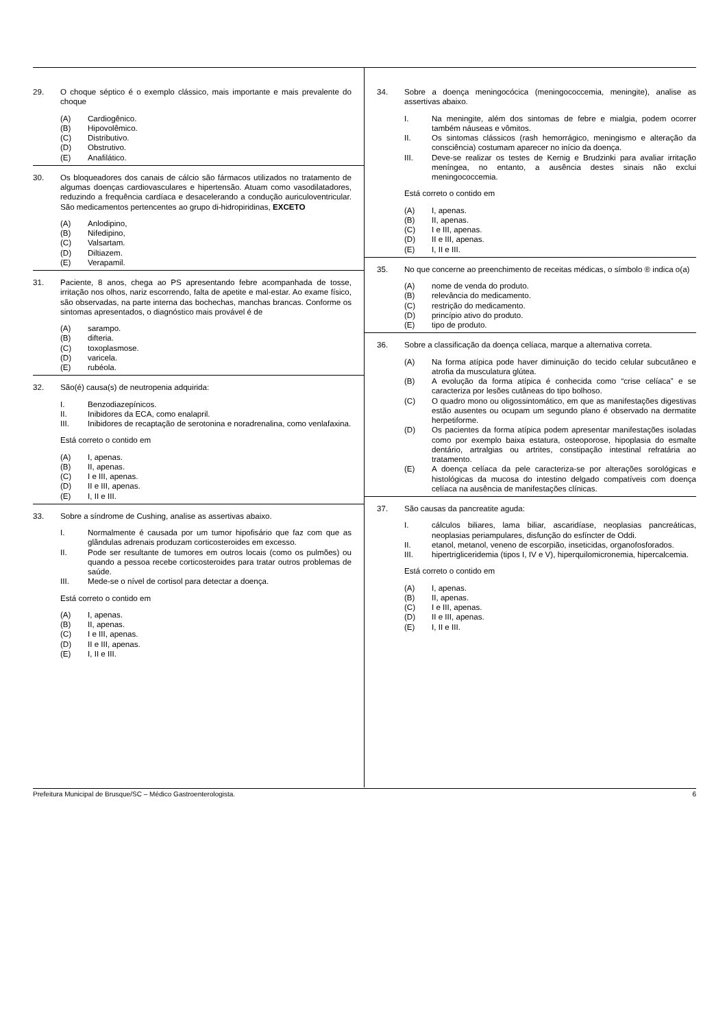29. O choque séptico é o exemplo clássico, mais importante e mais prevalente do choque
(A) Cardiogênico.
(B) Hipovolêmico.
(C) Distributivo.
(D) Obstrutivo.
(E) Anafilático.
30. Os bloqueadores dos canais de cálcio são fármacos utilizados no tratamento de algumas doenças cardiovasculares e hipertensão. Atuam como vasodilatadores, reduzindo a frequência cardíaca e desacelerando a condução auriculoventricular. São medicamentos pertencentes ao grupo di-hidropiridinas, EXCETO
(A) Anlodipino,
(B) Nifedipino,
(C) Valsartam.
(D) Diltiazem.
(E) Verapamil.
31. Paciente, 8 anos, chega ao PS apresentando febre acompanhada de tosse, irritação nos olhos, nariz escorrendo, falta de apetite e mal-estar. Ao exame físico, são observadas, na parte interna das bochechas, manchas brancas. Conforme os sintomas apresentados, o diagnóstico mais provável é de
(A) sarampo.
(B) difteria.
(C) toxoplasmose.
(D) varicela.
(E) rubéola.
32. São(é) causa(s) de neutropenia adquirida:
I. Benzodiazepínicos.
II. Inibidores da ECA, como enalapril.
III. Inibidores de recaptação de serotonina e noradrenalina, como venlafaxina.
Está correto o contido em
(A) I, apenas.
(B) II, apenas.
(C) I e III, apenas.
(D) II e III, apenas.
(E) I, II e III.
33. Sobre a síndrome de Cushing, analise as assertivas abaixo.
I. Normalmente é causada por um tumor hipofisário que faz com que as glândulas adrenais produzam corticosteroides em excesso.
II. Pode ser resultante de tumores em outros locais (como os pulmões) ou quando a pessoa recebe corticosteroides para tratar outros problemas de saúde.
III. Mede-se o nível de cortisol para detectar a doença.
Está correto o contido em
(A) I, apenas.
(B) II, apenas.
(C) I e III, apenas.
(D) II e III, apenas.
(E) I, II e III.
34. Sobre a doença meningocócica (meningococcemia, meningite), analise as assertivas abaixo.
I. Na meningite, além dos sintomas de febre e mialgia, podem ocorrer também náuseas e vômitos.
II. Os sintomas clássicos (rash hemorrágico, meningismo e alteração da consciência) costumam aparecer no início da doença.
III. Deve-se realizar os testes de Kernig e Brudzinki para avaliar irritação meníngea, no entanto, a ausência destes sinais não exclui meningococcemia.
Está correto o contido em
(A) I, apenas.
(B) II, apenas.
(C) I e III, apenas.
(D) II e III, apenas.
(E) I, II e III.
35. No que concerne ao preenchimento de receitas médicas, o símbolo ® indica o(a)
(A) nome de venda do produto.
(B) relevância do medicamento.
(C) restrição do medicamento.
(D) princípio ativo do produto.
(E) tipo de produto.
36. Sobre a classificação da doença celíaca, marque a alternativa correta.
(A) Na forma atípica pode haver diminuição do tecido celular subcutâneo e atrofia da musculatura glútea.
(B) A evolução da forma atípica é conhecida como “crise celíaca” e se caracteriza por lesões cutâneas do tipo bolhoso.
(C) O quadro mono ou oligossintomático, em que as manifestações digestivas estão ausentes ou ocupam um segundo plano é observado na dermatite herpetiforme.
(D) Os pacientes da forma atípica podem apresentar manifestações isoladas como por exemplo baixa estatura, osteoporose, hipoplasia do esmalte dentário, artralgias ou artrites, constipação intestinal refratária ao tratamento.
(E) A doença celíaca da pele caracteriza-se por alterações sorológicas e histológicas da mucosa do intestino delgado compatíveis com doença celíaca na ausência de manifestações clínicas.
37. São causas da pancreatite aguda:
I. cálculos biliares, lama biliar, ascaridíase, neoplasias pancreáticas, neoplasias periampulares, disfunção do esfíncter de Oddi.
II. etanol, metanol, veneno de escorpião, inseticidas, organofosforados.
III. hipertrigliceridemia (tipos I, IV e V), hiperquilomicronemia, hipercalcemia.
Está correto o contido em
(A) I, apenas.
(B) II, apenas.
(C) I e III, apenas.
(D) II e III, apenas.
(E) I, II e III.
Prefeitura Municipal de Brusque/SC – Médico Gastroenterologista. 6